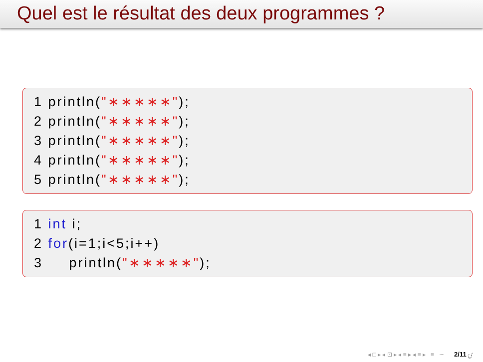Quel est le résultat des deux programmes ?
1 println("∗∗∗∗∗");
2 println("∗∗∗∗∗");
3 println("∗∗∗∗∗");
4 println("∗∗∗∗∗");
5 println("∗∗∗∗∗");
1 int i;
2 for(i=1;i<5;i++)
3 println("∗∗∗∗∗");
◂ □ ▸ ◂ ⊡ ▸ ◂ ≡ ▸ ◂ ≡ ▸ ≡ ∽ۍ 2/11